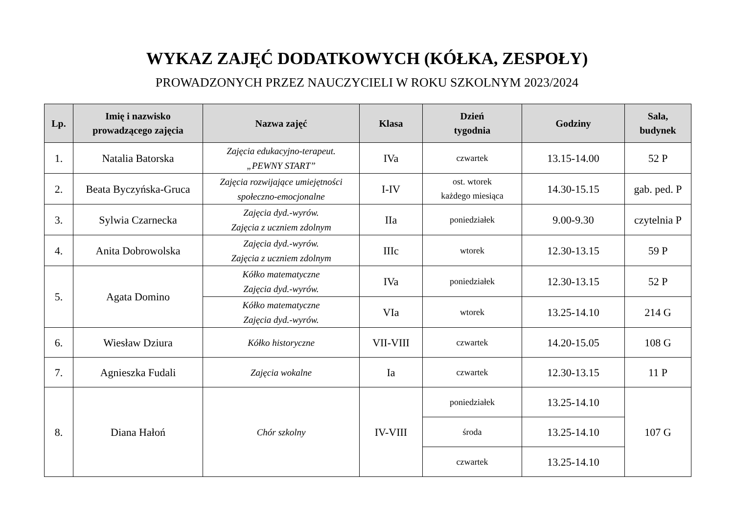WYKAZ ZAJĘĆ DODATKOWYCH (KÓŁKA, ZESPOŁY)
PROWADZONYCH PRZEZ NAUCZYCIELI W ROKU SZKOLNYM 2023/2024
| Lp. | Imię i nazwisko prowadzącego zajęcia | Nazwa zajęć | Klasa | Dzień tygodnia | Godziny | Sala, budynek |
| --- | --- | --- | --- | --- | --- | --- |
| 1. | Natalia Batorska | Zajęcia edukacyjno-terapeut. „PEWNY START” | IVa | czwartek | 13.15-14.00 | 52 P |
| 2. | Beata Byczyńska-Gruca | Zajęcia rozwijające umiejętności społeczno-emocjonalne | I-IV | ost. wtorek każdego miesiąca | 14.30-15.15 | gab. ped. P |
| 3. | Sylwia Czarnecka | Zajęcia dyd.-wyrów. Zajęcia z uczniem zdolnym | IIa | poniedziałek | 9.00-9.30 | czytelnia P |
| 4. | Anita Dobrowolska | Zajęcia dyd.-wyrów. Zajęcia z uczniem zdolnym | IIIc | wtorek | 12.30-13.15 | 59 P |
| 5. | Agata Domino | Kółko matematyczne Zajęcia dyd.-wyrów. | IVa | poniedziałek | 12.30-13.15 | 52 P |
| | | Kółko matematyczne Zajęcia dyd.-wyrów. | VIa | wtorek | 13.25-14.10 | 214 G |
| 6. | Wiesław Dziura | Kółko historyczne | VII-VIII | czwartek | 14.20-15.05 | 108 G |
| 7. | Agnieszka Fudali | Zajęcia wokalne | Ia | czwartek | 12.30-13.15 | 11 P |
| 8. | Diana Hałoń | Chór szkolny | IV-VIII | poniedziałek | 13.25-14.10 | 107 G |
| | | | | środa | 13.25-14.10 | |
| | | | | czwartek | 13.25-14.10 | |